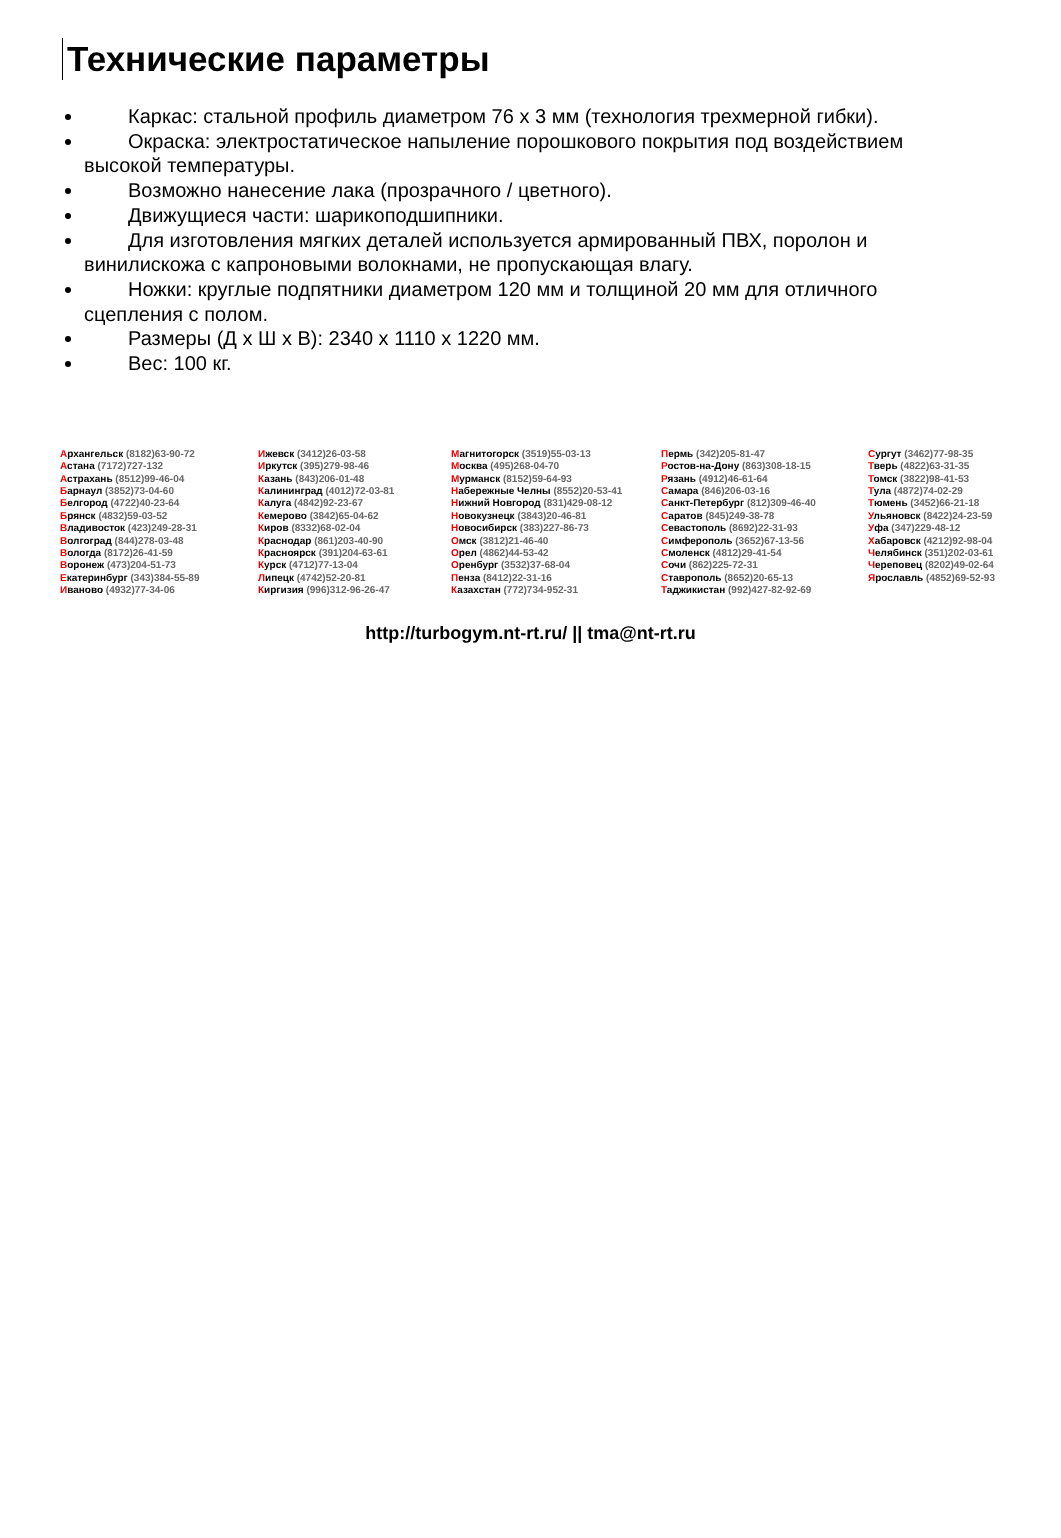Технические параметры
Каркас: стальной профиль диаметром 76 х 3 мм (технология трехмерной гибки).
Окраска: электростатическое напыление порошкового покрытия под воздействием высокой температуры.
Возможно нанесение лака (прозрачного / цветного).
Движущиеся части: шарикоподшипники.
Для изготовления мягких деталей используется армированный ПВХ, поролон и винилискожа с капроновыми волокнами, не пропускающая влагу.
Ножки: круглые подпятники диаметром 120 мм и толщиной 20 мм для отличного сцепления с полом.
Размеры (Д х Ш х В): 2340 х 1110 х 1220 мм.
Вес: 100 кг.
Архангельск (8182)63-90-72
Астана (7172)727-132
Астрахань (8512)99-46-04
Барнаул (3852)73-04-60
Белгород (4722)40-23-64
Брянск (4832)59-03-52
Владивосток (423)249-28-31
Волгоград (844)278-03-48
Вологда (8172)26-41-59
Воронеж (473)204-51-73
Екатеринбург (343)384-55-89
Иваново (4932)77-34-06
Ижевск (3412)26-03-58
Иркутск (395)279-98-46
Казань (843)206-01-48
Калининград (4012)72-03-81
Калуга (4842)92-23-67
Кемерово (3842)65-04-62
Киров (8332)68-02-04
Краснодар (861)203-40-90
Красноярск (391)204-63-61
Курск (4712)77-13-04
Липецк (4742)52-20-81
Киргизия (996)312-96-26-47
Магнитогорск (3519)55-03-13
Москва (495)268-04-70
Мурманск (8152)59-64-93
Набережные Челны (8552)20-53-41
Нижний Новгород (831)429-08-12
Новокузнецк (3843)20-46-81
Новосибирск (383)227-86-73
Омск (3812)21-46-40
Орел (4862)44-53-42
Оренбург (3532)37-68-04
Пенза (8412)22-31-16
Казахстан (772)734-952-31
Пермь (342)205-81-47
Ростов-на-Дону (863)308-18-15
Рязань (4912)46-61-64
Самара (846)206-03-16
Санкт-Петербург (812)309-46-40
Саратов (845)249-38-78
Севастополь (8692)22-31-93
Симферополь (3652)67-13-56
Смоленск (4812)29-41-54
Сочи (862)225-72-31
Ставрополь (8652)20-65-13
Таджикистан (992)427-82-92-69
Сургут (3462)77-98-35
Тверь (4822)63-31-35
Томск (3822)98-41-53
Тула (4872)74-02-29
Тюмень (3452)66-21-18
Ульяновск (8422)24-23-59
Уфа (347)229-48-12
Хабаровск (4212)92-98-04
Челябинск (351)202-03-61
Череповец (8202)49-02-64
Ярославль (4852)69-52-93
http://turbogym.nt-rt.ru/ || tma@nt-rt.ru